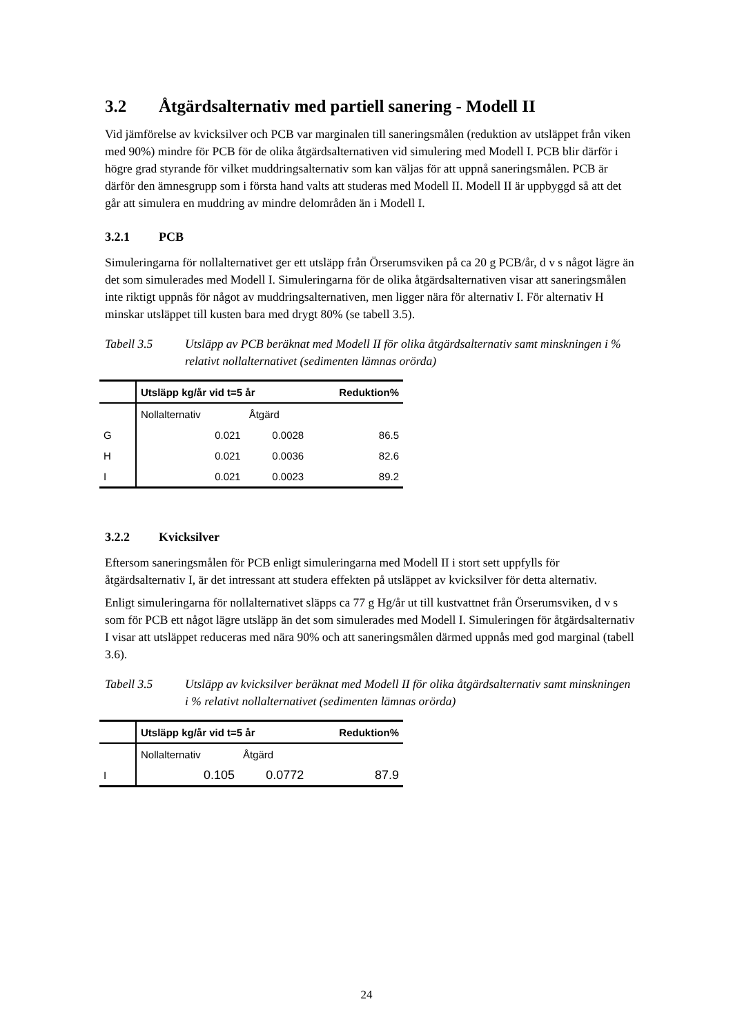3.2 Åtgärdsalternativ med partiell sanering - Modell II
Vid jämförelse av kvicksilver och PCB var marginalen till saneringsmålen (reduktion av utsläppet från viken med 90%) mindre för PCB för de olika åtgärdsalternativen vid simulering med Modell I. PCB blir därför i högre grad styrande för vilket muddringsalternativ som kan väljas för att uppnå saneringsmålen. PCB är därför den ämnesgrupp som i första hand valts att studeras med Modell II. Modell II är uppbyggd så att det går att simulera en muddring av mindre delområden än i Modell I.
3.2.1 PCB
Simuleringarna för nollalternativet ger ett utsläpp från Örserumsviken på ca 20 g PCB/år, d v s något lägre än det som simulerades med Modell I. Simuleringarna för de olika åtgärdsalternativen visar att saneringsmålen inte riktigt uppnås för något av muddringsalternativen, men ligger nära för alternativ I. För alternativ H minskar utsläppet till kusten bara med drygt 80% (se tabell 3.5).
Tabell 3.5 Utsläpp av PCB beräknat med Modell II för olika åtgärdsalternativ samt minskningen i % relativt nollalternativet (sedimenten lämnas orörda)
| | Utsläpp kg/år vid t=5 år | | Reduktion% |
| --- | --- | --- | --- |
| | Nollalternativ | Åtgärd | |
| G | 0.021 | 0.0028 | 86.5 |
| H | 0.021 | 0.0036 | 82.6 |
| I | 0.021 | 0.0023 | 89.2 |
3.2.2 Kvicksilver
Eftersom saneringsmålen för PCB enligt simuleringarna med Modell II i stort sett uppfylls för åtgärdsalternativ I, är det intressant att studera effekten på utsläppet av kvicksilver för detta alternativ.
Enligt simuleringarna för nollalternativet släpps ca 77 g Hg/år ut till kustvattnet från Örserumsviken, d v s som för PCB ett något lägre utsläpp än det som simulerades med Modell I. Simuleringen för åtgärdsalternativ I visar att utsläppet reduceras med nära 90% och att saneringsmålen därmed uppnås med god marginal (tabell 3.6).
Tabell 3.5 Utsläpp av kvicksilver beräknat med Modell II för olika åtgärdsalternativ samt minskningen i % relativt nollalternativet (sedimenten lämnas orörda)
| | Utsläpp kg/år vid t=5 år | | Reduktion% |
| --- | --- | --- | --- |
| | Nollalternativ | Åtgärd | |
| I | 0.105 | 0.0772 | 87.9 |
24